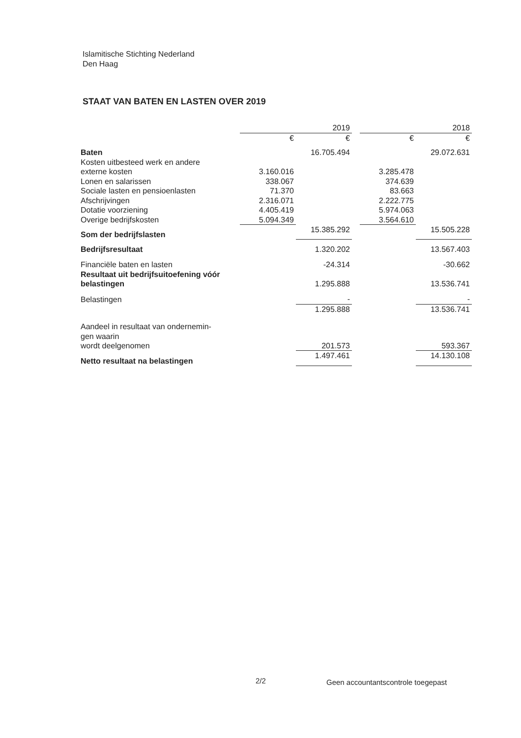Islamitische Stichting Nederland
Den Haag
STAAT VAN BATEN EN LASTEN OVER 2019
| | 2019 | | | 2018 | |
| | € | € | | € | € |
| Baten | | 16.705.494 | | | 29.072.631 |
| Kosten uitbesteed werk en andere externe kosten | 3.160.016 | | | 3.285.478 | |
| Lonen en salarissen | 338.067 | | | 374.639 | |
| Sociale lasten en pensioenlasten | 71.370 | | | 83.663 | |
| Afschrijvingen | 2.316.071 | | | 2.222.775 | |
| Dotatie voorziening | 4.405.419 | | | 5.974.063 | |
| Overige bedrijfskosten | 5.094.349 | | | 3.564.610 | |
| Som der bedrijfslasten | | 15.385.292 | | | 15.505.228 |
| Bedrijfsresultaat | | 1.320.202 | | | 13.567.403 |
| Financiële baten en lasten | | -24.314 | | | -30.662 |
| Resultaat uit bedrijfsuitoefening vóór belastingen | | 1.295.888 | | | 13.536.741 |
| Belastingen | | - | | | - |
| | | 1.295.888 | | | 13.536.741 |
| Aandeel in resultaat van ondernemin- gen waarin wordt deelgenomen | | 201.573 | | | 593.367 |
| Netto resultaat na belastingen | | 1.497.461 | | | 14.130.108 |
2/2
Geen accountantscontrole toegepast